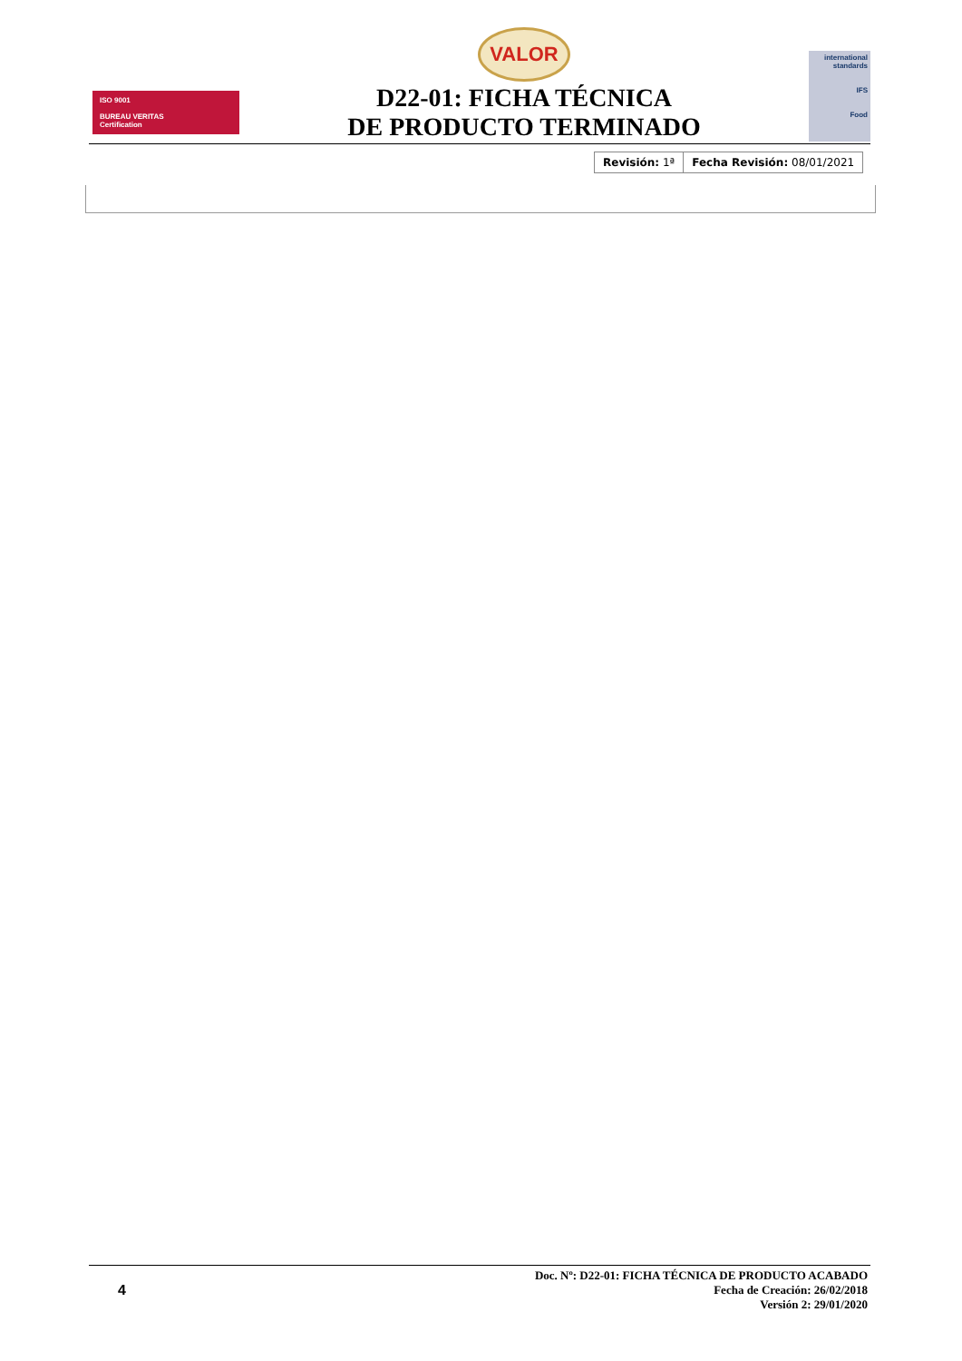ISO 9001
BUREAU VERITAS
Certification
VALOR
D22-01: FICHA TÉCNICA
DE PRODUCTO TERMINADO
international
standards
IFS
Food
| Revisión: 1ª | Fecha Revisión: 08/01/2021 |
4
Doc. Nº: D22-01: FICHA TÉCNICA DE PRODUCTO ACABADO
Fecha de Creación: 26/02/2018
Versión 2: 29/01/2020